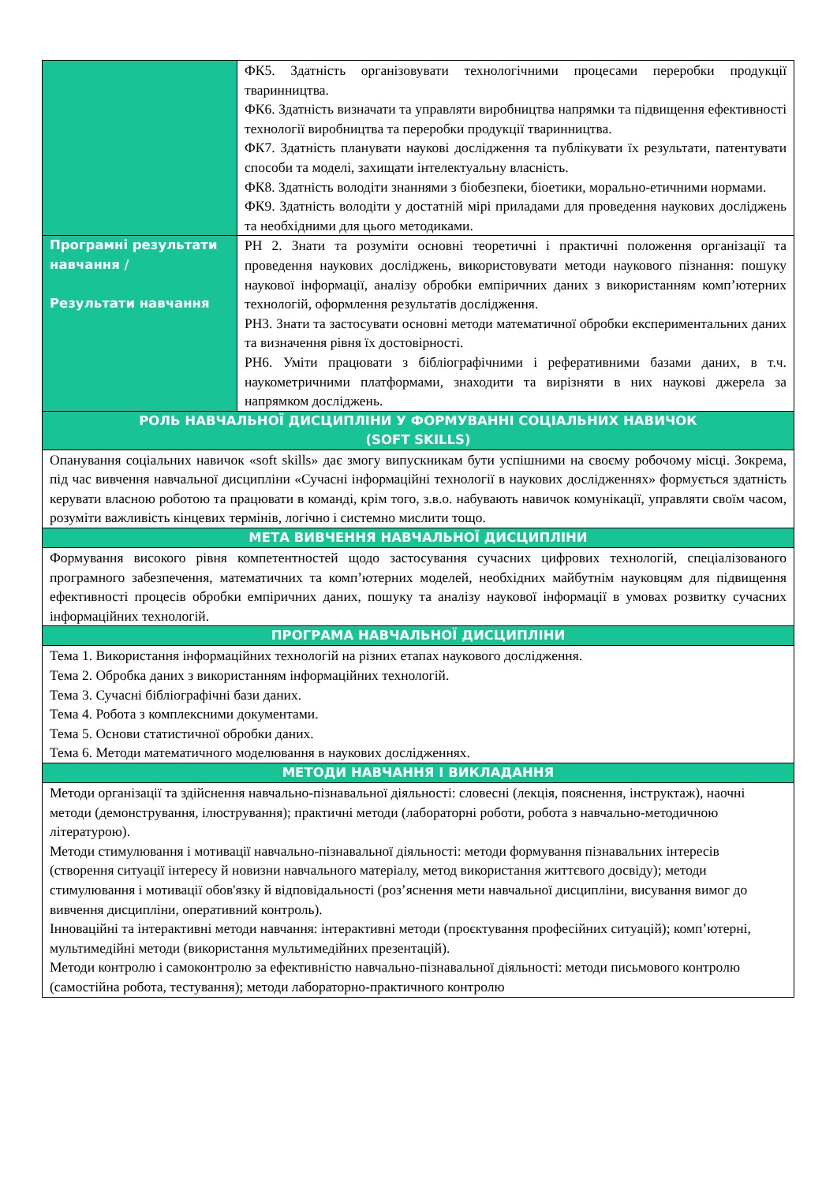| | ФК5. Здатність організовувати технологічними процесами переробки продукції тваринництва. ФК6. Здатність визначати та управляти виробництва напрямки та підвищення ефективності технології виробництва та переробки продукції тваринництва. ФК7. Здатність планувати наукові дослідження та публікувати їх результати, патентувати способи та моделі, захищати інтелектуальну власність. ФК8. Здатність володіти знаннями з біобезпеки, біоетики, морально-етичними нормами. ФК9. Здатність володіти у достатній мірі приладами для проведення наукових досліджень та необхідними для цього методиками. |
| Програмні результати навчання / Результати навчання | РН 2. Знати та розуміти основні теоретичні і практичні положення організації та проведення наукових досліджень, використовувати методи наукового пізнання: пошуку наукової інформації, аналізу обробки емпіричних даних з використанням комп’ютерних технологій, оформлення результатів дослідження. РН3. Знати та застосувати основні методи математичної обробки експериментальних даних та визначення рівня їх достовірності. РН6. Уміти працювати з бібліографічними і реферативними базами даних, в т.ч. наукометричними платформами, знаходити та вирізняти в них наукові джерела за напрямком досліджень. |
| РОЛЬ НАВЧАЛЬНОЇ ДИСЦИПЛІНИ У ФОРМУВАННІ СОЦІАЛЬНИХ НАВИЧОК (SOFT SKILLS) | |
| Опанування соціальних навичок «soft skills» дає змогу випускникам бути успішними на своєму робочому місці. Зокрема, під час вивчення навчальної дисципліни «Сучасні інформаційні технології в наукових дослідженнях» формується здатність керувати власною роботою та працювати в команді, крім того, з.в.о. набувають навичок комунікації, управляти своїм часом, розуміти важливість кінцевих термінів, логічно і системно мислити тощо. | |
| МЕТА ВИВЧЕННЯ НАВЧАЛЬНОЇ ДИСЦИПЛІНИ | |
| Формування високого рівня компетентностей щодо застосування сучасних цифрових технологій, спеціалізованого програмного забезпечення, математичних та комп’ютерних моделей, необхідних майбутнім науковцям для підвищення ефективності процесів обробки емпіричних даних, пошуку та аналізу наукової інформації в умовах розвитку сучасних інформаційних технологій. | |
| ПРОГРАМА НАВЧАЛЬНОЇ ДИСЦИПЛІНИ | |
| Тема 1. Використання інформаційних технологій на різних етапах наукового дослідження. Тема 2. Обробка даних з використанням інформаційних технологій. Тема 3. Сучасні бібліографічні бази даних. Тема 4. Робота з комплексними документами. Тема 5. Основи статистичної обробки даних. Тема 6. Методи математичного моделювання в наукових дослідженнях. | |
| МЕТОДИ НАВЧАННЯ І ВИКЛАДАННЯ | |
| Методи організації та здійснення навчально-пізнавальної діяльності: словесні (лекція, пояснення, інструктаж), наочні методи (демонстрування, ілюстрування); практичні методи (лабораторні роботи, робота з навчально-методичною літературою). Методи стимулювання і мотивації навчально-пізнавальної діяльності: методи формування пізнавальних інтересів (створення ситуації інтересу й новизни навчального матеріалу, метод використання життєвого досвіду); методи стимулювання і мотивації обов'язку й відповідальності (роз’яснення мети навчальної дисципліни, висування вимог до вивчення дисципліни, оперативний контроль). Інноваційні та інтерактивні методи навчання: інтерактивні методи (проєктування професійних ситуацій); комп’ютерні, мультимедійні методи (використання мультимедійних презентацій). Методи контролю і самоконтролю за ефективністю навчально-пізнавальної діяльності: методи письмового контролю (самостійна робота, тестування); методи лабораторно-практичного контролю | |